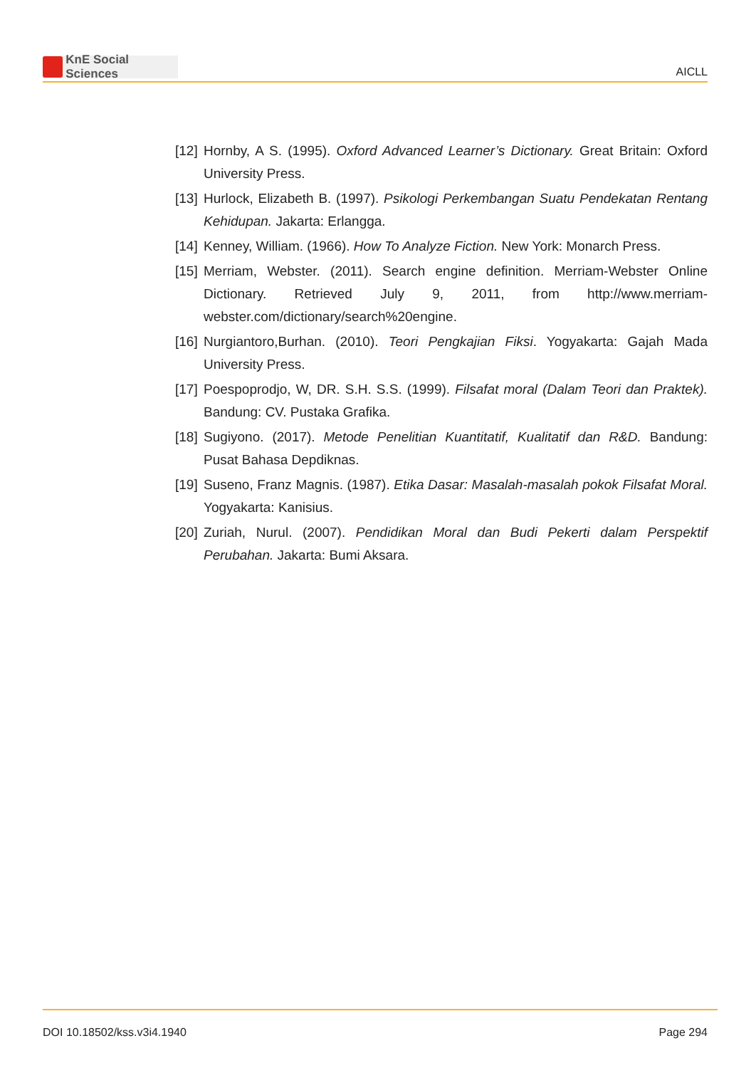KnE Social Sciences
AICLL
[12]
Hornby, A S. (1995). Oxford Advanced Learner’s Dictionary. Great Britain: Oxford University Press.
[13]
Hurlock, Elizabeth B. (1997). Psikologi Perkembangan Suatu Pendekatan Rentang Kehidupan. Jakarta: Erlangga.
[14]
Kenney, William. (1966). How To Analyze Fiction. New York: Monarch Press.
[15]
Merriam, Webster. (2011). Search engine definition. Merriam-Webster Online Dictionary. Retrieved July 9, 2011, from http://www.merriam-webster.com/dictionary/search%20engine.
[16]
Nurgiantoro,Burhan. (2010). Teori Pengkajian Fiksi. Yogyakarta: Gajah Mada University Press.
[17]
Poespoprodjo, W, DR. S.H. S.S. (1999). Filsafat moral (Dalam Teori dan Praktek). Bandung: CV. Pustaka Grafika.
[18]
Sugiyono. (2017). Metode Penelitian Kuantitatif, Kualitatif dan R&D. Bandung: Pusat Bahasa Depdiknas.
[19]
Suseno, Franz Magnis. (1987). Etika Dasar: Masalah-masalah pokok Filsafat Moral. Yogyakarta: Kanisius.
[20]
Zuriah, Nurul. (2007). Pendidikan Moral dan Budi Pekerti dalam Perspektif Perubahan. Jakarta: Bumi Aksara.
DOI 10.18502/kss.v3i4.1940 Page 294